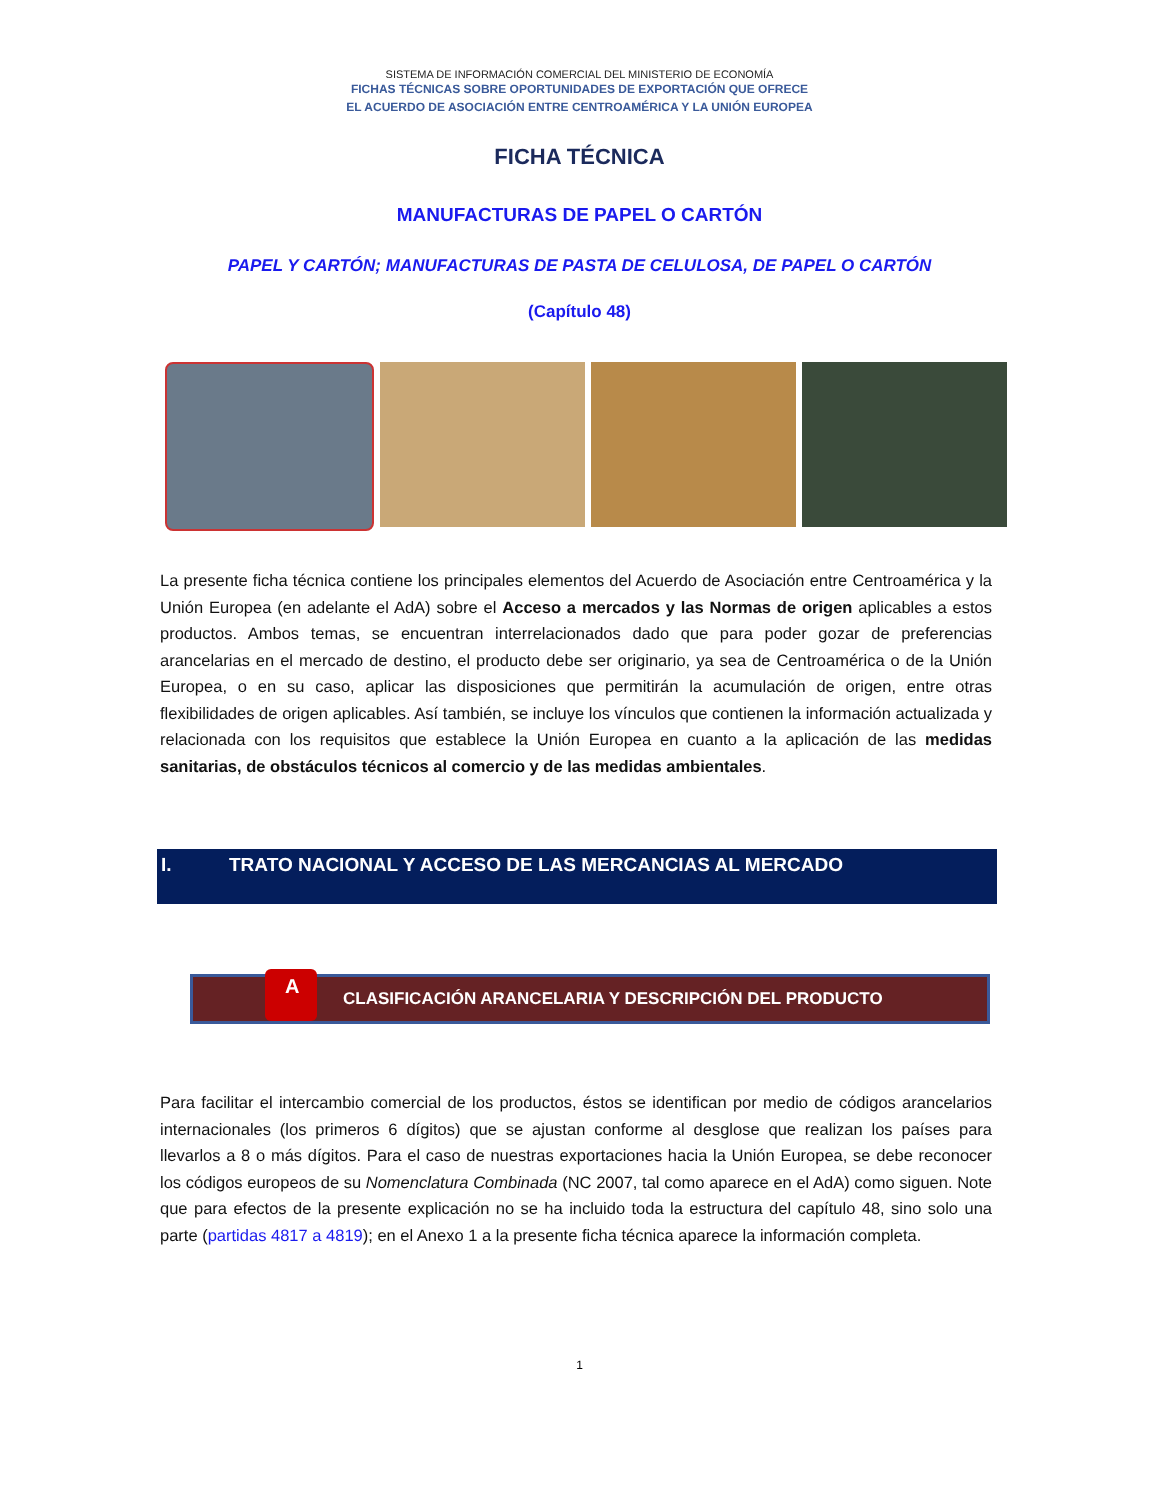SISTEMA DE INFORMACIÓN COMERCIAL DEL MINISTERIO DE ECONOMÍA
FICHAS TÉCNICAS SOBRE OPORTUNIDADES DE EXPORTACIÓN QUE OFRECE
EL ACUERDO DE ASOCIACIÓN ENTRE CENTROAMÉRICA Y LA UNIÓN EUROPEA
FICHA TÉCNICA
MANUFACTURAS DE PAPEL O CARTÓN
PAPEL Y CARTÓN; MANUFACTURAS DE PASTA DE CELULOSA, DE PAPEL O CARTÓN
(Capítulo 48)
La presente ficha técnica contiene los principales elementos del Acuerdo de Asociación entre Centroamérica y la Unión Europea (en adelante el AdA) sobre el Acceso a mercados y las Normas de origen aplicables a estos productos. Ambos temas, se encuentran interrelacionados dado que para poder gozar de preferencias arancelarias en el mercado de destino, el producto debe ser originario, ya sea de Centroamérica o de la Unión Europea, o en su caso, aplicar las disposiciones que permitirán la acumulación de origen, entre otras flexibilidades de origen aplicables. Así también, se incluye los vínculos que contienen la información actualizada y relacionada con los requisitos que establece la Unión Europea en cuanto a la aplicación de las medidas sanitarias, de obstáculos técnicos al comercio y de las medidas ambientales.
I. TRATO NACIONAL Y ACCESO DE LAS MERCANCIAS AL MERCADO
A
CLASIFICACIÓN ARANCELARIA Y DESCRIPCIÓN DEL PRODUCTO
Para facilitar el intercambio comercial de los productos, éstos se identifican por medio de códigos arancelarios internacionales (los primeros 6 dígitos) que se ajustan conforme al desglose que realizan los países para llevarlos a 8 o más dígitos. Para el caso de nuestras exportaciones hacia la Unión Europea, se debe reconocer los códigos europeos de su Nomenclatura Combinada (NC 2007, tal como aparece en el AdA) como siguen. Note que para efectos de la presente explicación no se ha incluido toda la estructura del capítulo 48, sino solo una parte (partidas 4817 a 4819); en el Anexo 1 a la presente ficha técnica aparece la información completa.
1